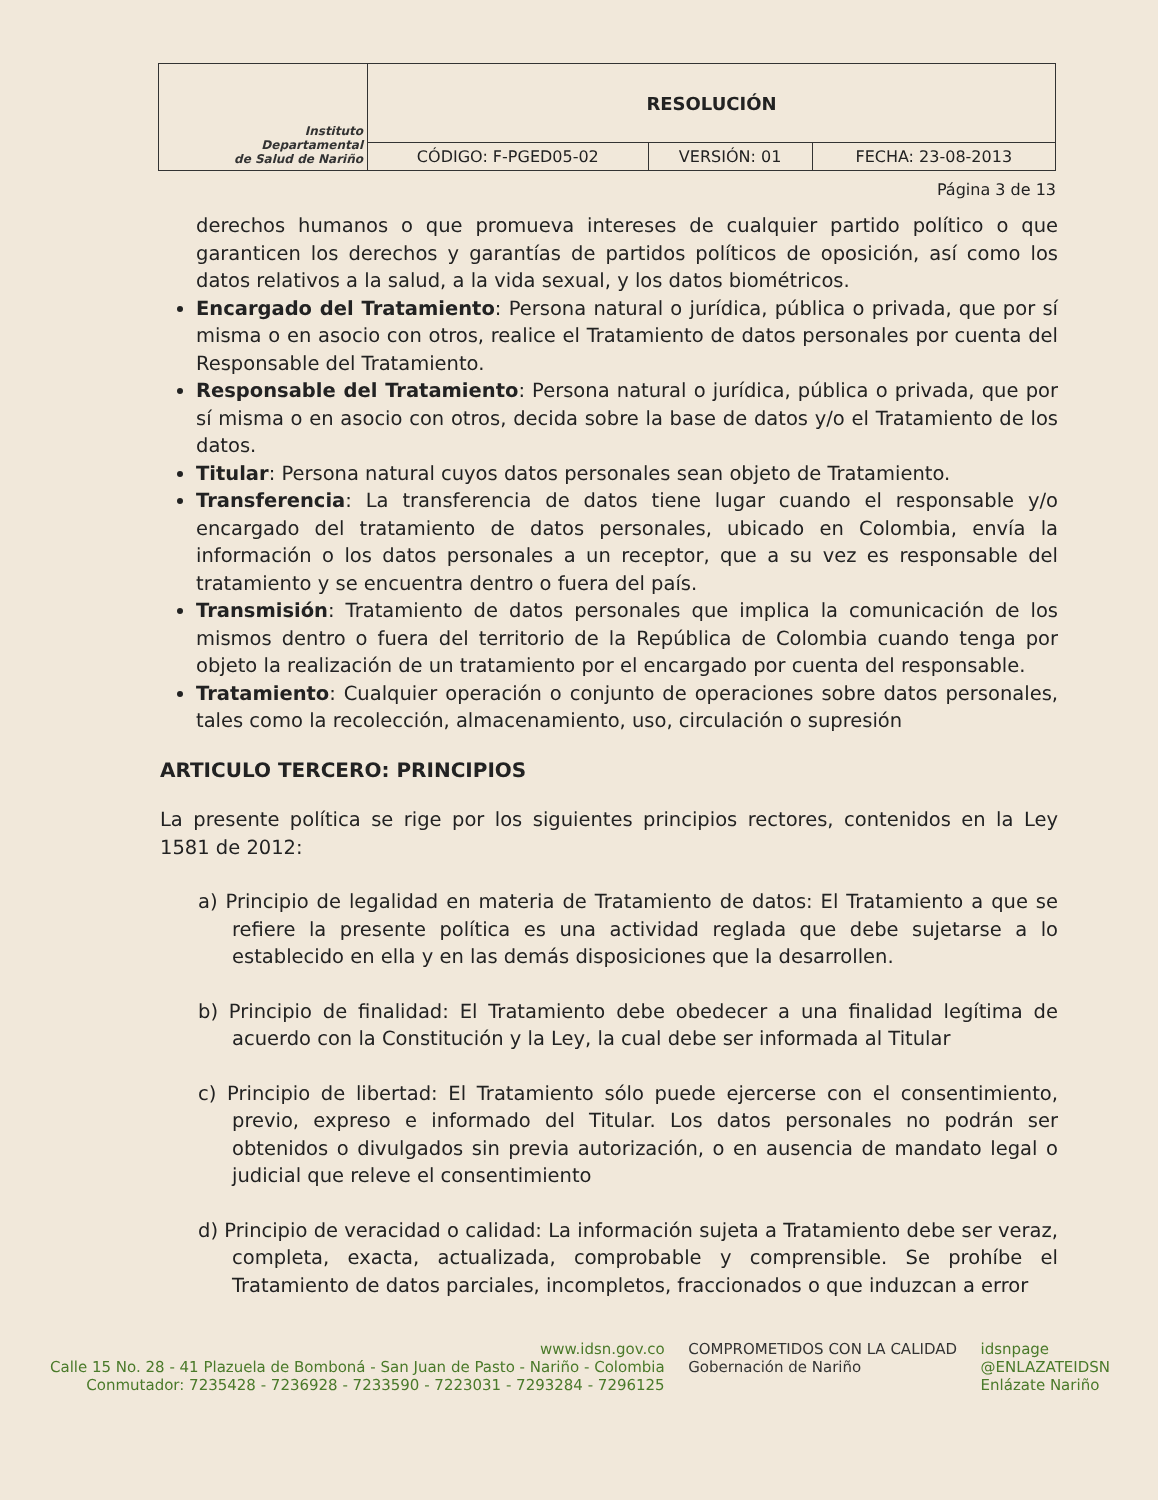| Instituto Departamental de Salud de Nariño | RESOLUCIÓN | | |
| | CÓDIGO: F-PGED05-02 | VERSIÓN: 01 | FECHA: 23-08-2013 |
Página 3 de 13
derechos humanos o que promueva intereses de cualquier partido político o que garanticen los derechos y garantías de partidos políticos de oposición, así como los datos relativos a la salud, a la vida sexual, y los datos biométricos.
Encargado del Tratamiento: Persona natural o jurídica, pública o privada, que por sí misma o en asocio con otros, realice el Tratamiento de datos personales por cuenta del Responsable del Tratamiento.
Responsable del Tratamiento: Persona natural o jurídica, pública o privada, que por sí misma o en asocio con otros, decida sobre la base de datos y/o el Tratamiento de los datos.
Titular: Persona natural cuyos datos personales sean objeto de Tratamiento.
Transferencia: La transferencia de datos tiene lugar cuando el responsable y/o encargado del tratamiento de datos personales, ubicado en Colombia, envía la información o los datos personales a un receptor, que a su vez es responsable del tratamiento y se encuentra dentro o fuera del país.
Transmisión: Tratamiento de datos personales que implica la comunicación de los mismos dentro o fuera del territorio de la República de Colombia cuando tenga por objeto la realización de un tratamiento por el encargado por cuenta del responsable.
Tratamiento: Cualquier operación o conjunto de operaciones sobre datos personales, tales como la recolección, almacenamiento, uso, circulación o supresión
ARTICULO TERCERO: PRINCIPIOS
La presente política se rige por los siguientes principios rectores, contenidos en la Ley 1581 de 2012:
a) Principio de legalidad en materia de Tratamiento de datos: El Tratamiento a que se refiere la presente política es una actividad reglada que debe sujetarse a lo establecido en ella y en las demás disposiciones que la desarrollen.
b) Principio de finalidad: El Tratamiento debe obedecer a una finalidad legítima de acuerdo con la Constitución y la Ley, la cual debe ser informada al Titular
c) Principio de libertad: El Tratamiento sólo puede ejercerse con el consentimiento, previo, expreso e informado del Titular. Los datos personales no podrán ser obtenidos o divulgados sin previa autorización, o en ausencia de mandato legal o judicial que releve el consentimiento
d) Principio de veracidad o calidad: La información sujeta a Tratamiento debe ser veraz, completa, exacta, actualizada, comprobable y comprensible. Se prohíbe el Tratamiento de datos parciales, incompletos, fraccionados o que induzcan a error
www.idsn.gov.co
Calle 15 No. 28 - 41 Plazuela de Bomboná - San Juan de Pasto - Nariño - Colombia
Conmutador: 7235428 - 7236928 - 7233590 - 7223031 - 7293284 - 7296125
COMPROMETIDOS CON LA CALIDAD
Gobernación de Nariño
idsnpage
@ENLAZATEIDSN
Enlázate Nariño